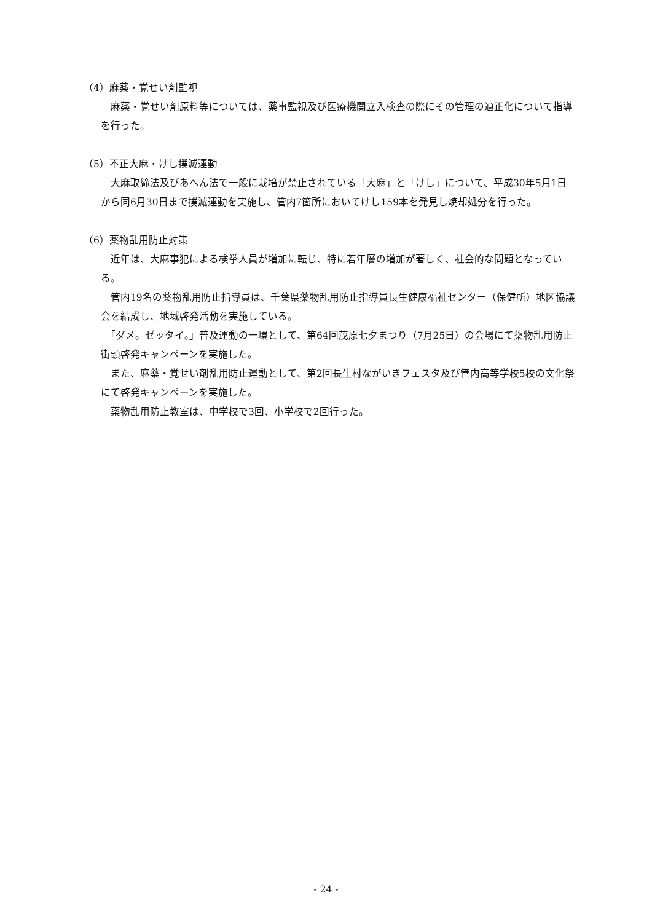（4）麻薬・覚せい剤監視
　麻薬・覚せい剤原料等については、薬事監視及び医療機関立入検査の際にその管理の適正化について指導を行った。
（5）不正大麻・けし撲滅運動
　大麻取締法及びあへん法で一般に栽培が禁止されている「大麻」と「けし」について、平成30年5月1日から同6月30日まで撲滅運動を実施し、管内7箇所においてけし159本を発見し焼却処分を行った。
（6）薬物乱用防止対策
　近年は、大麻事犯による検挙人員が増加に転じ、特に若年層の増加が著しく、社会的な問題となっている。
　管内19名の薬物乱用防止指導員は、千葉県薬物乱用防止指導員長生健康福祉センター（保健所）地区協議会を結成し、地域啓発活動を実施している。
　「ダメ。ゼッタイ。」普及運動の一環として、第64回茂原七夕まつり（7月25日）の会場にて薬物乱用防止街頭啓発キャンペーンを実施した。
　また、麻薬・覚せい剤乱用防止運動として、第2回長生村ながいきフェスタ及び管内高等学校5校の文化祭にて啓発キャンペーンを実施した。
　薬物乱用防止教室は、中学校で3回、小学校で2回行った。
- 24 -